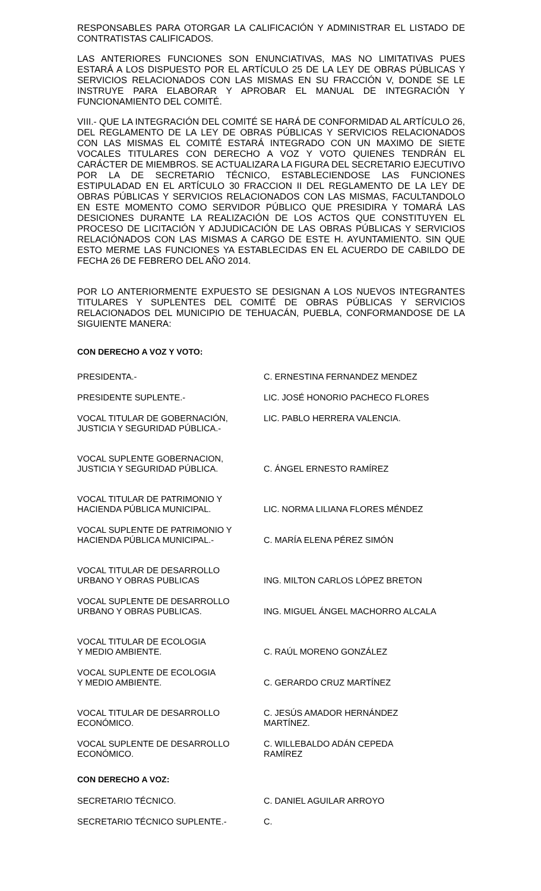RESPONSABLES PARA OTORGAR LA CALIFICACIÓN Y ADMINISTRAR EL LISTADO DE CONTRATISTAS CALIFICADOS.
LAS ANTERIORES FUNCIONES SON ENUNCIATIVAS, MAS NO LIMITATIVAS PUES ESTARÁ A LOS DISPUESTO POR EL ARTÍCULO 25 DE LA LEY DE OBRAS PÚBLICAS Y SERVICIOS RELACIONADOS CON LAS MISMAS EN SU FRACCIÓN V, DONDE SE LE INSTRUYE PARA ELABORAR Y APROBAR EL MANUAL DE INTEGRACIÓN Y FUNCIONAMIENTO DEL COMITÉ.
VIII.- QUE LA INTEGRACIÓN DEL COMITÉ SE HARÁ DE CONFORMIDAD AL ARTÍCULO 26, DEL REGLAMENTO DE LA LEY DE OBRAS PÚBLICAS Y SERVICIOS RELACIONADOS CON LAS MISMAS EL COMITÉ ESTARÁ INTEGRADO CON UN MAXIMO DE SIETE VOCALES TITULARES CON DERECHO A VOZ Y VOTO QUIENES TENDRÁN EL CARÁCTER DE MIEMBROS. SE ACTUALIZARA LA FIGURA DEL SECRETARIO EJECUTIVO POR LA DE SECRETARIO TÉCNICO, ESTABLECIENDOSE LAS FUNCIONES ESTIPULADAD EN EL ARTÍCULO 30 FRACCION II DEL REGLAMENTO DE LA LEY DE OBRAS PÚBLICAS Y SERVICIOS RELACIONADOS CON LAS MISMAS, FACULTANDOLO EN ESTE MOMENTO COMO SERVIDOR PÚBLICO QUE PRESIDIRA Y TOMARÁ LAS DESICIONES DURANTE LA REALIZACIÓN DE LOS ACTOS QUE CONSTITUYEN EL PROCESO DE LICITACIÓN Y ADJUDICACIÓN DE LAS OBRAS PÚBLICAS Y SERVICIOS RELACIÓNADOS CON LAS MISMAS A CARGO DE ESTE H. AYUNTAMIENTO. SIN QUE ESTO MERME LAS FUNCIONES YA ESTABLECIDAS EN EL ACUERDO DE CABILDO DE FECHA 26 DE FEBRERO DEL AÑO 2014.
POR LO ANTERIORMENTE EXPUESTO SE DESIGNAN A LOS NUEVOS INTEGRANTES TITULARES Y SUPLENTES DEL COMITÉ DE OBRAS PÚBLICAS Y SERVICIOS RELACIONADOS DEL MUNICIPIO DE TEHUACÁN, PUEBLA, CONFORMANDOSE DE LA SIGUIENTE MANERA:
CON DERECHO A VOZ Y VOTO:
| PRESIDENTA.- | C. ERNESTINA FERNANDEZ MENDEZ |
| PRESIDENTE SUPLENTE.- | LIC. JOSÉ HONORIO PACHECO FLORES |
| VOCAL TITULAR DE GOBERNACIÓN, JUSTICIA Y SEGURIDAD PÚBLICA.- | LIC. PABLO HERRERA VALENCIA. |
| VOCAL SUPLENTE GOBERNACION, JUSTICIA Y SEGURIDAD PÚBLICA. | C. ÁNGEL ERNESTO RAMÍREZ |
| VOCAL TITULAR DE PATRIMONIO Y HACIENDA PÚBLICA MUNICIPAL. | LIC. NORMA LILIANA FLORES MÉNDEZ |
| VOCAL SUPLENTE DE PATRIMONIO Y HACIENDA PÚBLICA MUNICIPAL.- | C. MARÍA ELENA PÉREZ SIMÓN |
| VOCAL TITULAR DE DESARROLLO URBANO Y OBRAS PUBLICAS | ING. MILTON CARLOS LÓPEZ BRETON |
| VOCAL SUPLENTE DE DESARROLLO URBANO Y OBRAS PUBLICAS. | ING. MIGUEL ÁNGEL MACHORRO ALCALA |
| VOCAL TITULAR DE ECOLOGIA Y MEDIO AMBIENTE. | C. RAÚL MORENO GONZÁLEZ |
| VOCAL SUPLENTE DE ECOLOGIA Y MEDIO AMBIENTE. | C. GERARDO CRUZ MARTÍNEZ |
| VOCAL TITULAR DE DESARROLLO ECONÓMICO. | C. JESÚS AMADOR HERNÁNDEZ MARTÍNEZ. |
| VOCAL SUPLENTE DE DESARROLLO ECONÓMICO. | C. WILLEBALDO ADÁN CEPEDA RAMÍREZ |
CON DERECHO A VOZ:
| SECRETARIO TÉCNICO. | C. DANIEL AGUILAR ARROYO |
| SECRETARIO TÉCNICO SUPLENTE.- | C. |